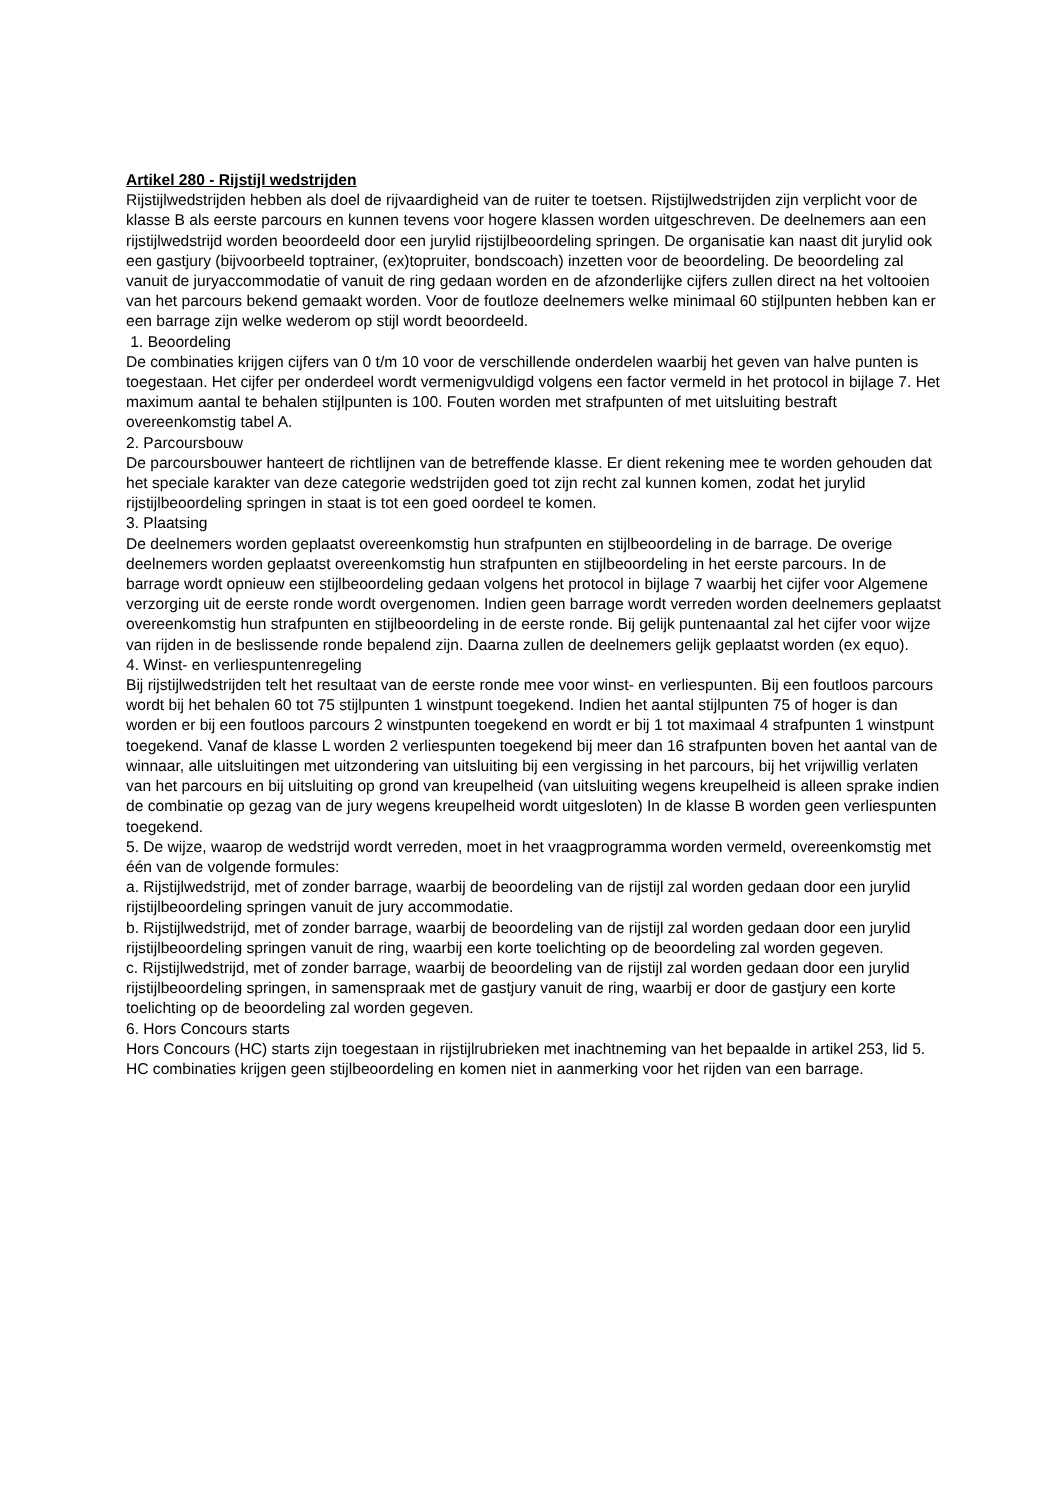Artikel 280 - Rijstijl wedstrijden
Rijstijlwedstrijden hebben als doel de rijvaardigheid van de ruiter te toetsen. Rijstijlwedstrijden zijn verplicht voor de klasse B als eerste parcours en kunnen tevens voor hogere klassen worden uitgeschreven. De deelnemers aan een rijstijlwedstrijd worden beoordeeld door een jurylid rijstijlbeoordeling springen. De organisatie kan naast dit jurylid ook een gastjury (bijvoorbeeld toptrainer, (ex)topruiter, bondscoach) inzetten voor de beoordeling. De beoordeling zal vanuit de juryaccommodatie of vanuit de ring gedaan worden en de afzonderlijke cijfers zullen direct na het voltooien van het parcours bekend gemaakt worden. Voor de foutloze deelnemers welke minimaal 60 stijlpunten hebben kan er een barrage zijn welke wederom op stijl wordt beoordeeld.
1. Beoordeling
De combinaties krijgen cijfers van 0 t/m 10 voor de verschillende onderdelen waarbij het geven van halve punten is toegestaan. Het cijfer per onderdeel wordt vermenigvuldigd volgens een factor vermeld in het protocol in bijlage 7. Het maximum aantal te behalen stijlpunten is 100. Fouten worden met strafpunten of met uitsluiting bestraft overeenkomstig tabel A.
2. Parcoursbouw
De parcoursbouwer hanteert de richtlijnen van de betreffende klasse. Er dient rekening mee te worden gehouden dat het speciale karakter van deze categorie wedstrijden goed tot zijn recht zal kunnen komen, zodat het jurylid rijstijlbeoordeling springen in staat is tot een goed oordeel te komen.
3. Plaatsing
De deelnemers worden geplaatst overeenkomstig hun strafpunten en stijlbeoordeling in de barrage. De overige deelnemers worden geplaatst overeenkomstig hun strafpunten en stijlbeoordeling in het eerste parcours. In de barrage wordt opnieuw een stijlbeoordeling gedaan volgens het protocol in bijlage 7 waarbij het cijfer voor Algemene verzorging uit de eerste ronde wordt overgenomen. Indien geen barrage wordt verreden worden deelnemers geplaatst overeenkomstig hun strafpunten en stijlbeoordeling in de eerste ronde. Bij gelijk puntenaantal zal het cijfer voor wijze van rijden in de beslissende ronde bepalend zijn. Daarna zullen de deelnemers gelijk geplaatst worden (ex equo).
4. Winst- en verliespuntenregeling
Bij rijstijlwedstrijden telt het resultaat van de eerste ronde mee voor winst- en verliespunten. Bij een foutloos parcours wordt bij het behalen 60 tot 75 stijlpunten 1 winstpunt toegekend. Indien het aantal stijlpunten 75 of hoger is dan worden er bij een foutloos parcours 2 winstpunten toegekend en wordt er bij 1 tot maximaal 4 strafpunten 1 winstpunt toegekend. Vanaf de klasse L worden 2 verliespunten toegekend bij meer dan 16 strafpunten boven het aantal van de winnaar, alle uitsluitingen met uitzondering van uitsluiting bij een vergissing in het parcours, bij het vrijwillig verlaten van het parcours en bij uitsluiting op grond van kreupelheid (van uitsluiting wegens kreupelheid is alleen sprake indien de combinatie op gezag van de jury wegens kreupelheid wordt uitgesloten) In de klasse B worden geen verliespunten toegekend.
5. De wijze, waarop de wedstrijd wordt verreden, moet in het vraagprogramma worden vermeld, overeenkomstig met één van de volgende formules:
a. Rijstijlwedstrijd, met of zonder barrage, waarbij de beoordeling van de rijstijl zal worden gedaan door een jurylid rijstijlbeoordeling springen vanuit de jury accommodatie.
b. Rijstijlwedstrijd, met of zonder barrage, waarbij de beoordeling van de rijstijl zal worden gedaan door een jurylid rijstijlbeoordeling springen vanuit de ring, waarbij een korte toelichting op de beoordeling zal worden gegeven.
c. Rijstijlwedstrijd, met of zonder barrage, waarbij de beoordeling van de rijstijl zal worden gedaan door een jurylid rijstijlbeoordeling springen, in samenspraak met de gastjury vanuit de ring, waarbij er door de gastjury een korte toelichting op de beoordeling zal worden gegeven.
6. Hors Concours starts
Hors Concours (HC) starts zijn toegestaan in rijstijlrubrieken met inachtneming van het bepaalde in artikel 253, lid 5. HC combinaties krijgen geen stijlbeoordeling en komen niet in aanmerking voor het rijden van een barrage.